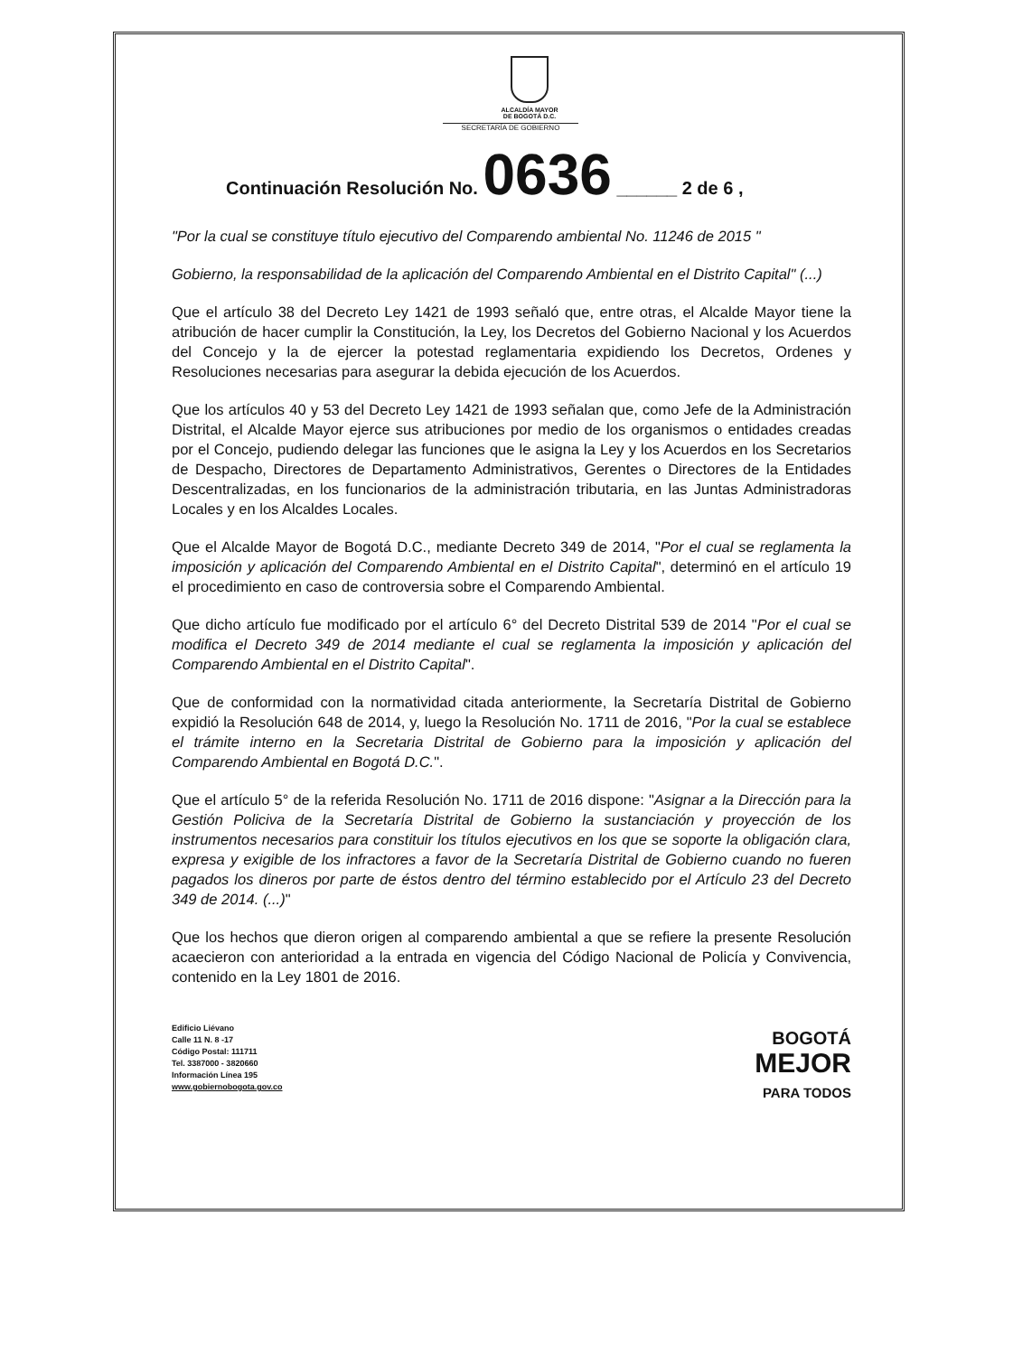ALCALDÍA MAYOR
DE BOGOTÁ D.C.
SECRETARÍA DE GOBIERNO
Continuación Resolución No. 0636 ______ 2 de 6 ,
"Por la cual se constituye título ejecutivo del Comparendo ambiental No. 11246 de 2015 "
Gobierno, la responsabilidad de la aplicación del Comparendo Ambiental en el Distrito Capital" (...)
Que el artículo 38 del Decreto Ley 1421 de 1993 señaló que, entre otras, el Alcalde Mayor tiene la atribución de hacer cumplir la Constitución, la Ley, los Decretos del Gobierno Nacional y los Acuerdos del Concejo y la de ejercer la potestad reglamentaria expidiendo los Decretos, Ordenes y Resoluciones necesarias para asegurar la debida ejecución de los Acuerdos.
Que los artículos 40 y 53 del Decreto Ley 1421 de 1993 señalan que, como Jefe de la Administración Distrital, el Alcalde Mayor ejerce sus atribuciones por medio de los organismos o entidades creadas por el Concejo, pudiendo delegar las funciones que le asigna la Ley y los Acuerdos en los Secretarios de Despacho, Directores de Departamento Administrativos, Gerentes o Directores de la Entidades Descentralizadas, en los funcionarios de la administración tributaria, en las Juntas Administradoras Locales y en los Alcaldes Locales.
Que el Alcalde Mayor de Bogotá D.C., mediante Decreto 349 de 2014, "Por el cual se reglamenta la imposición y aplicación del Comparendo Ambiental en el Distrito Capital", determinó en el artículo 19 el procedimiento en caso de controversia sobre el Comparendo Ambiental.
Que dicho artículo fue modificado por el artículo 6° del Decreto Distrital 539 de 2014 "Por el cual se modifica el Decreto 349 de 2014 mediante el cual se reglamenta la imposición y aplicación del Comparendo Ambiental en el Distrito Capital".
Que de conformidad con la normatividad citada anteriormente, la Secretaría Distrital de Gobierno expidió la Resolución 648 de 2014, y, luego la Resolución No. 1711 de 2016, "Por la cual se establece el trámite interno en la Secretaria Distrital de Gobierno para la imposición y aplicación del Comparendo Ambiental en Bogotá D.C.".
Que el artículo 5° de la referida Resolución No. 1711 de 2016 dispone: "Asignar a la Dirección para la Gestión Policiva de la Secretaría Distrital de Gobierno la sustanciación y proyección de los instrumentos necesarios para constituir los títulos ejecutivos en los que se soporte la obligación clara, expresa y exigible de los infractores a favor de la Secretaría Distrital de Gobierno cuando no fueren pagados los dineros por parte de éstos dentro del término establecido por el Artículo 23 del Decreto 349 de 2014. (...)"
Que los hechos que dieron origen al comparendo ambiental a que se refiere la presente Resolución acaecieron con anterioridad a la entrada en vigencia del Código Nacional de Policía y Convivencia, contenido en la Ley 1801 de 2016.
Edificio Liévano
Calle 11 N. 8 -17
Código Postal: 111711
Tel. 3387000 - 3820660
Información Línea 195
www.gobiernobogota.gov.co
BOGOTÁ
MEJOR
PARA TODOS